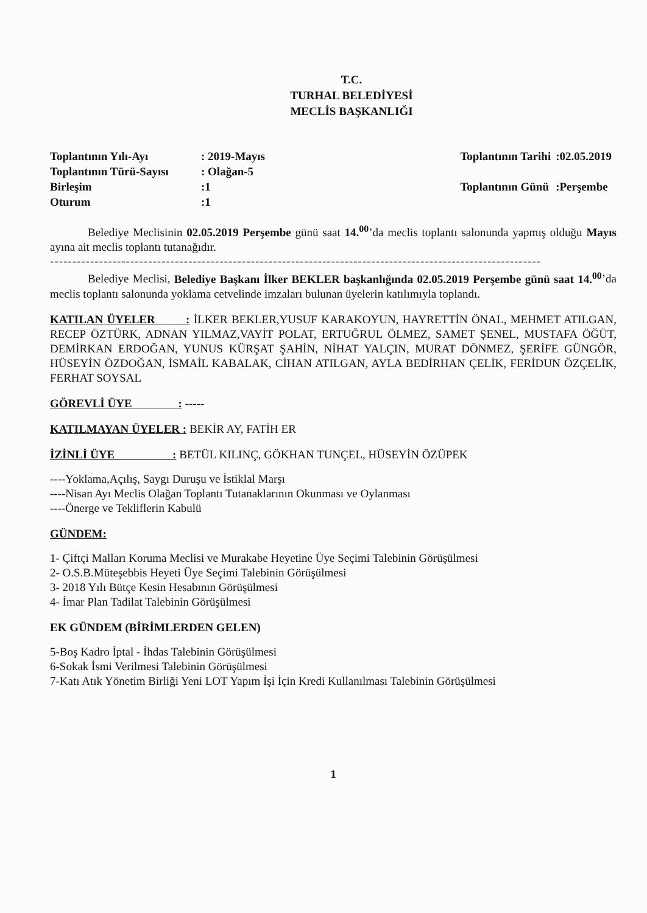T.C.
TURHAL BELEDİYESİ
MECLİS BAŞKANLIĞI
| Toplantının Yılı-Ayı | : 2019-Mayıs |
| Toplantının Türü-Sayısı | : Olağan-5 |
| Birleşim | :1 |
| Oturum | :1 |
| Toplantının Tarihi | :02.05.2019 |
| Toplantının Günü | :Perşembe |
Belediye Meclisinin 02.05.2019 Perşembe günü saat 14.<sup>00</sup>’da meclis toplantı salonunda yapmış olduğu Mayıs ayına ait meclis toplantı tutanağıdır.
------------------------------------------------------------------------------------------------------------------------------------
Belediye Meclisi, Belediye Başkanı İlker BEKLER başkanlığında 02.05.2019 Perşembe günü saat 14.<sup>00</sup>’da meclis toplantı salonunda yoklama cetvelinde imzaları bulunan üyelerin katılımıyla toplandı.
KATILAN ÜYELER : İLKER BEKLER,YUSUF KARAKOYUN, HAYRETTİN ÖNAL, MEHMET ATILGAN, RECEP ÖZTÜRK, ADNAN YILMAZ,VAYİT POLAT, ERTUĞRUL ÖLMEZ, SAMET ŞENEL, MUSTAFA ÖĞÜT, DEMİRKAN ERDOĞAN, YUNUS KÜRŞAT ŞAHİN, NİHAT YALÇIN, MURAT DÖNMEZ, ŞERİFE GÜNGÖR, HÜSEYİN ÖZDOĞAN, İSMAİL KABALAK, CİHAN ATILGAN, AYLA BEDİRHAN ÇELİK, FERİDUN ÖZÇELİK, FERHAT SOYSAL
GÖREVLİ ÜYE : -----
KATILMAYAN ÜYELER : BEKİR AY, FATİH ER
İZİNLİ ÜYE : BETÜL KILINÇ, GÖKHAN TUNÇEL, HÜSEYİN ÖZÜPEK
----Yoklama,Açılış, Saygı Duruşu ve İstiklal Marşı
----Nisan Ayı Meclis Olağan Toplantı Tutanaklarının Okunması ve Oylanması
----Önerge ve Tekliflerin Kabulü
GÜNDEM:
1- Çiftçi Malları Koruma Meclisi ve Murakabe Heyetine Üye Seçimi Talebinin Görüşülmesi
2- O.S.B.Müteşebbis Heyeti Üye Seçimi Talebinin Görüşülmesi
3- 2018 Yılı Bütçe Kesin Hesabının Görüşülmesi
4- İmar Plan Tadilat Talebinin Görüşülmesi
EK GÜNDEM (BİRİMLERDEN GELEN)
5-Boş Kadro İptal - İhdas Talebinin Görüşülmesi
6-Sokak İsmi Verilmesi Talebinin Görüşülmesi
7-Katı Atık Yönetim Birliği Yeni LOT Yapım İşi İçin Kredi Kullanılması Talebinin Görüşülmesi
1